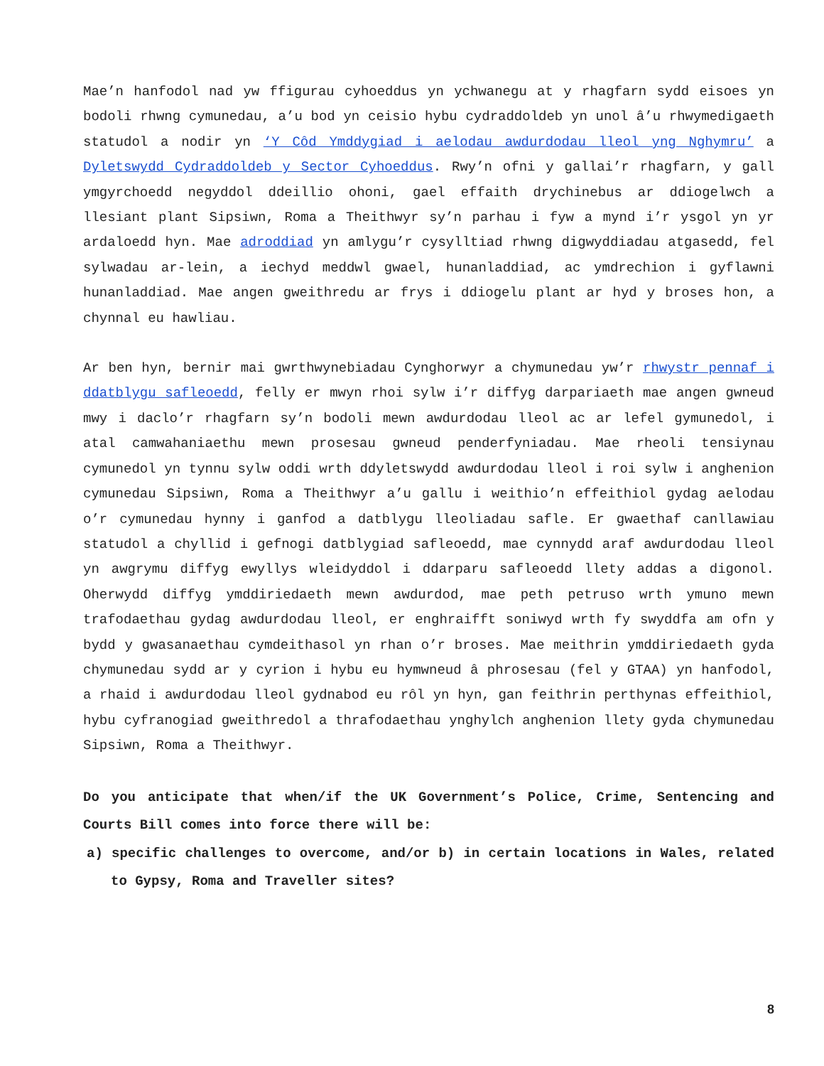Mae’n hanfodol nad yw ffigurau cyhoeddus yn ychwanegu at y rhagfarn sydd eisoes yn bodoli rhwng cymunedau, a’u bod yn ceisio hybu cydraddoldeb yn unol â’u rhwymedigaeth statudol a nodir yn ‘Y Côd Ymddygiad i aelodau awdurdodau lleol yng Nghymru’ a Dyletswydd Cydraddoldeb y Sector Cyhoeddus. Rwy’n ofni y gallai’r rhagfarn, y gall ymgyrchoedd negyddol ddeillio ohoni, gael effaith drychinebus ar ddiogelwch a llesiant plant Sipsiwn, Roma a Theithwyr sy’n parhau i fyw a mynd i’r ysgol yn yr ardaloedd hyn. Mae adroddiad yn amlygu’r cysylltiad rhwng digwyddiadau atgasedd, fel sylwadau ar-lein, a iechyd meddwl gwael, hunanladdiad, ac ymdrechion i gyflawni hunanladdiad. Mae angen gweithredu ar frys i ddiogelu plant ar hyd y broses hon, a chynnal eu hawliau.
Ar ben hyn, bernir mai gwrthwynebiadau Cynghorwyr a chymunedau yw’r rhwystr pennaf i ddatblygu safleoedd, felly er mwyn rhoi sylw i’r diffyg darpariaeth mae angen gwneud mwy i daclo’r rhagfarn sy’n bodoli mewn awdurdodau lleol ac ar lefel gymunedol, i atal camwahaniaethu mewn prosesau gwneud penderfyniadau. Mae rheoli tensiynau cymunedol yn tynnu sylw oddi wrth ddyletswydd awdurdodau lleol i roi sylw i anghenion cymunedau Sipsiwn, Roma a Theithwyr a’u gallu i weithio’n effeithiol gydag aelodau o’r cymunedau hynny i ganfod a datblygu lleoliadau safle. Er gwaethaf canllawiau statudol a chyllid i gefnogi datblygiad safleoedd, mae cynnydd araf awdurdodau lleol yn awgrymu diffyg ewyllys wleidyddol i ddarparu safleoedd llety addas a digonol. Oherwydd diffyg ymddiriedaeth mewn awdurdod, mae peth petruso wrth ymuno mewn trafodaethau gydag awdurdodau lleol, er enghraifft soniwyd wrth fy swyddfa am ofn y bydd y gwasanaethau cymdeithasol yn rhan o’r broses. Mae meithrin ymddiriedaeth gyda chymunedau sydd ar y cyrion i hybu eu hymwneud â phrosesau (fel y GTAA) yn hanfodol, a rhaid i awdurdodau lleol gydnabod eu rôl yn hyn, gan feithrin perthynas effeithiol, hybu cyfranogiad gweithredol a thrafodaethau ynghylch anghenion llety gyda chymunedau Sipsiwn, Roma a Theithwyr.
Do you anticipate that when/if the UK Government’s Police, Crime, Sentencing and Courts Bill comes into force there will be:
a) specific challenges to overcome, and/or b) in certain locations in Wales, related to Gypsy, Roma and Traveller sites?
8